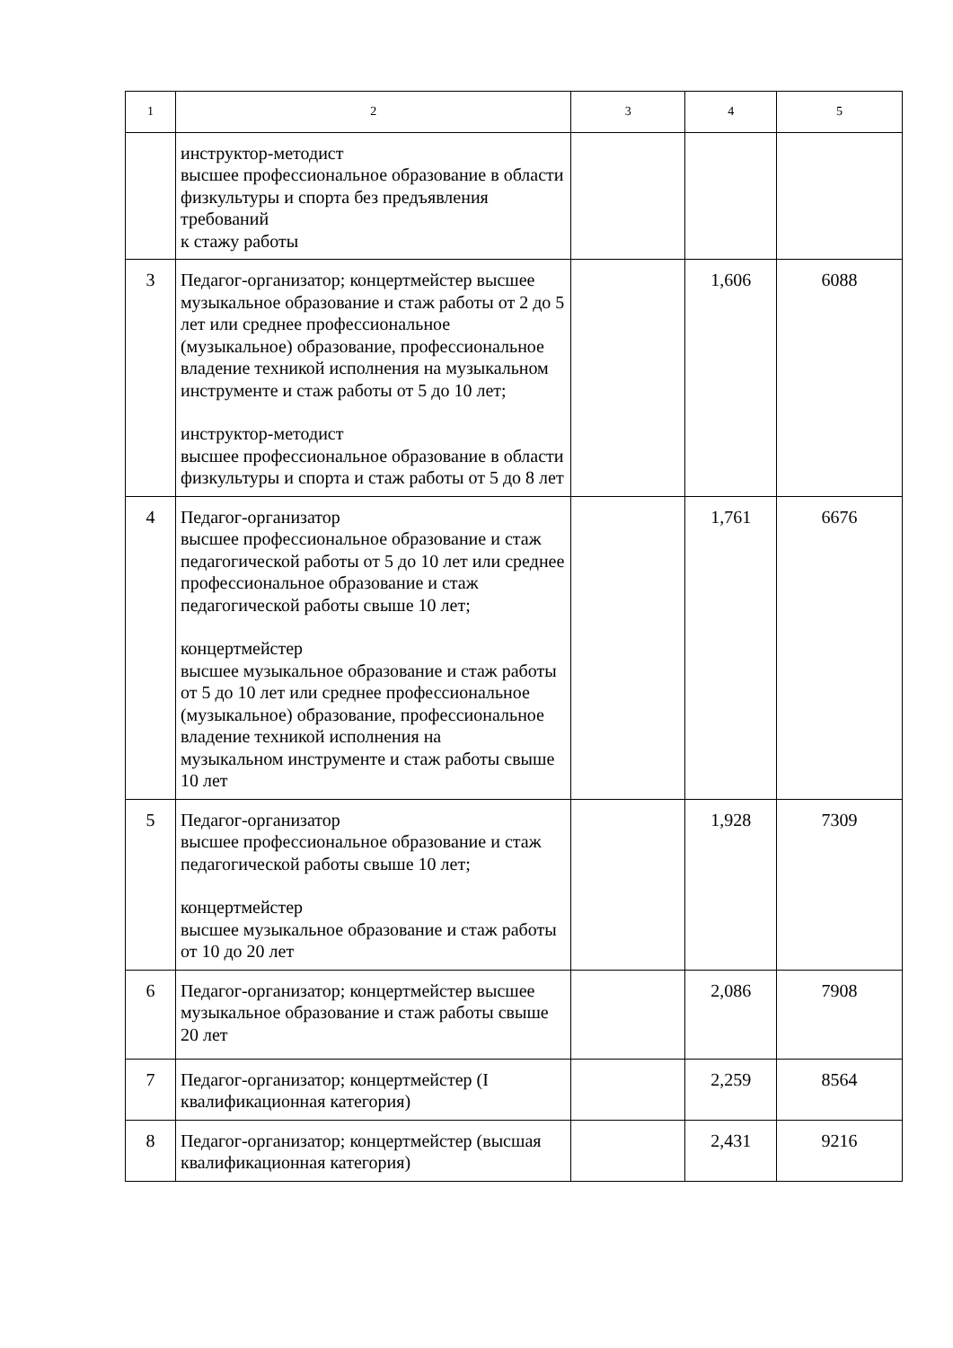| 1 | 2 | 3 | 4 | 5 |
| | инструктор-методист высшее профессиональное образование в области физкультуры и спорта без предъявления требований к стажу работы | | | |
| 3 | Педагог-организатор; концертмейстер высшее музыкальное образование и стаж работы от 2 до 5 лет или среднее профессиональное (музыкальное) образование, профессиональное владение техникой исполнения на музыкальном инструменте и стаж работы от 5 до 10 лет; инструктор-методист высшее профессиональное образование в области физкультуры и спорта и стаж работы от 5 до 8 лет | | 1,606 | 6088 |
| 4 | Педагог-организатор высшее профессиональное образование и стаж педагогической работы от 5 до 10 лет или среднее профессиональное образование и стаж педагогической работы свыше 10 лет; концертмейстер высшее музыкальное образование и стаж работы от 5 до 10 лет или среднее профессиональное (музыкальное) образование, профессиональное владение техникой исполнения на музыкальном инструменте и стаж работы свыше 10 лет | | 1,761 | 6676 |
| 5 | Педагог-организатор высшее профессиональное образование и стаж педагогической работы свыше 10 лет; концертмейстер высшее музыкальное образование и стаж работы от 10 до 20 лет | | 1,928 | 7309 |
| 6 | Педагог-организатор; концертмейстер высшее музыкальное образование и стаж работы свыше 20 лет | | 2,086 | 7908 |
| 7 | Педагог-организатор; концертмейстер (I квалификационная категория) | | 2,259 | 8564 |
| 8 | Педагог-организатор; концертмейстер (высшая квалификационная категория) | | 2,431 | 9216 |